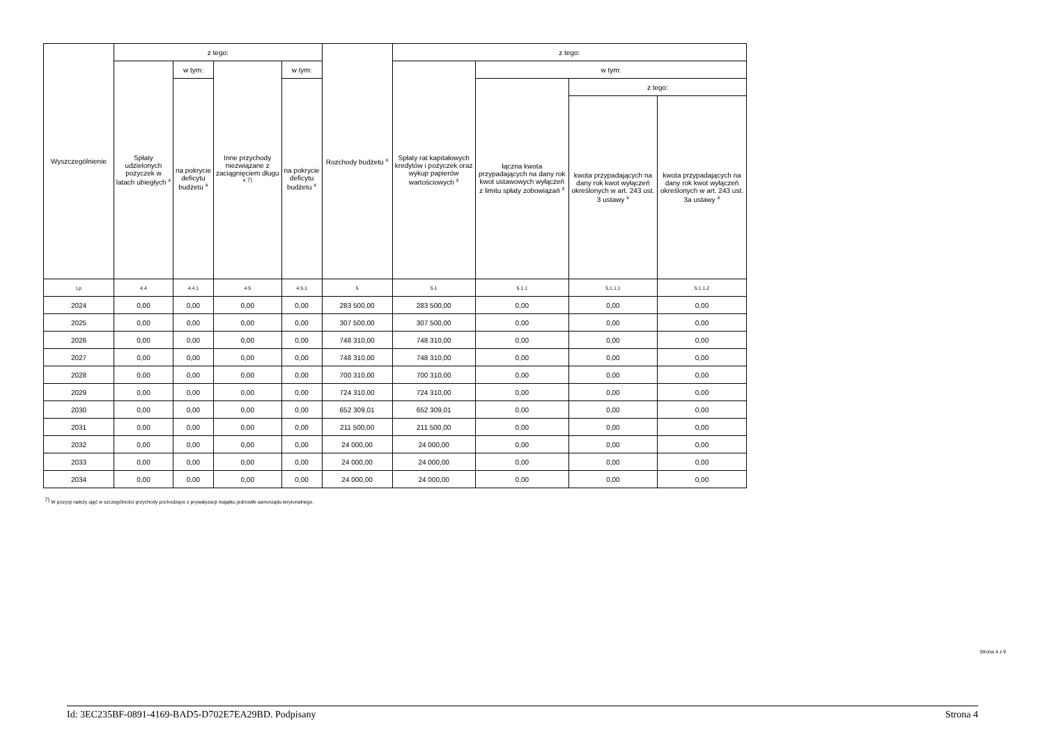| Wyszczególnienie | z tego: | | | | Rozchody budżetu <sup>x</sup> | z tego: | | | |
| --- | --- | --- | --- | --- | --- | --- | --- | --- | --- |
| | Spłaty udzielonych pożyczek w latach ubiegłych <sup>x</sup> | w tym: | Inne przychody niezwiązane z zaciągnięciem długu <sup>x 7)</sup> | w tym: | | Spłaty rat kapitałowych kredytów i pożyczek oraz wykup papierów wartościowych <sup>x</sup> | w tym: | | |
| | | na pokrycie deficytu budżetu <sup>x</sup> | | na pokrycie deficytu budżetu <sup>x</sup> | | | łączna kwota przypadających na dany rok kwot ustawowych wyłączeń z limitu spłaty zobowiązań <sup>x</sup> | z tego: | |
| | | | | | | | | kwota przypadających na dany rok kwot wyłączeń określonych w art. 243 ust. 3 ustawy <sup>x</sup> | kwota przypadających na dany rok kwot wyłączeń określonych w art. 243 ust. 3a ustawy <sup>x</sup> |
| Lp | 4.4 | 4.4.1 | 4.5 | 4.5.1 | 5 | 5.1 | 5.1.1 | 5.1.1.1 | 5.1.1.2 |
| 2024 | 0,00 | 0,00 | 0,00 | 0,00 | 283 500,00 | 283 500,00 | 0,00 | 0,00 | 0,00 |
| 2025 | 0,00 | 0,00 | 0,00 | 0,00 | 307 500,00 | 307 500,00 | 0,00 | 0,00 | 0,00 |
| 2026 | 0,00 | 0,00 | 0,00 | 0,00 | 748 310,00 | 748 310,00 | 0,00 | 0,00 | 0,00 |
| 2027 | 0,00 | 0,00 | 0,00 | 0,00 | 748 310,00 | 748 310,00 | 0,00 | 0,00 | 0,00 |
| 2028 | 0,00 | 0,00 | 0,00 | 0,00 | 700 310,00 | 700 310,00 | 0,00 | 0,00 | 0,00 |
| 2029 | 0,00 | 0,00 | 0,00 | 0,00 | 724 310,00 | 724 310,00 | 0,00 | 0,00 | 0,00 |
| 2030 | 0,00 | 0,00 | 0,00 | 0,00 | 652 309,01 | 652 309,01 | 0,00 | 0,00 | 0,00 |
| 2031 | 0,00 | 0,00 | 0,00 | 0,00 | 211 500,00 | 211 500,00 | 0,00 | 0,00 | 0,00 |
| 2032 | 0,00 | 0,00 | 0,00 | 0,00 | 24 000,00 | 24 000,00 | 0,00 | 0,00 | 0,00 |
| 2033 | 0,00 | 0,00 | 0,00 | 0,00 | 24 000,00 | 24 000,00 | 0,00 | 0,00 | 0,00 |
| 2034 | 0,00 | 0,00 | 0,00 | 0,00 | 24 000,00 | 24 000,00 | 0,00 | 0,00 | 0,00 |
<sup>7)</sup> W pozycji należy ująć w szczególności przychody pochodzące z prywatyzacji majątku jednostki samorządu terytorialnego.
Strona 4 z 9
Id: 3EC235BF-0891-4169-BAD5-D702E7EA29BD. Podpisany Strona 4